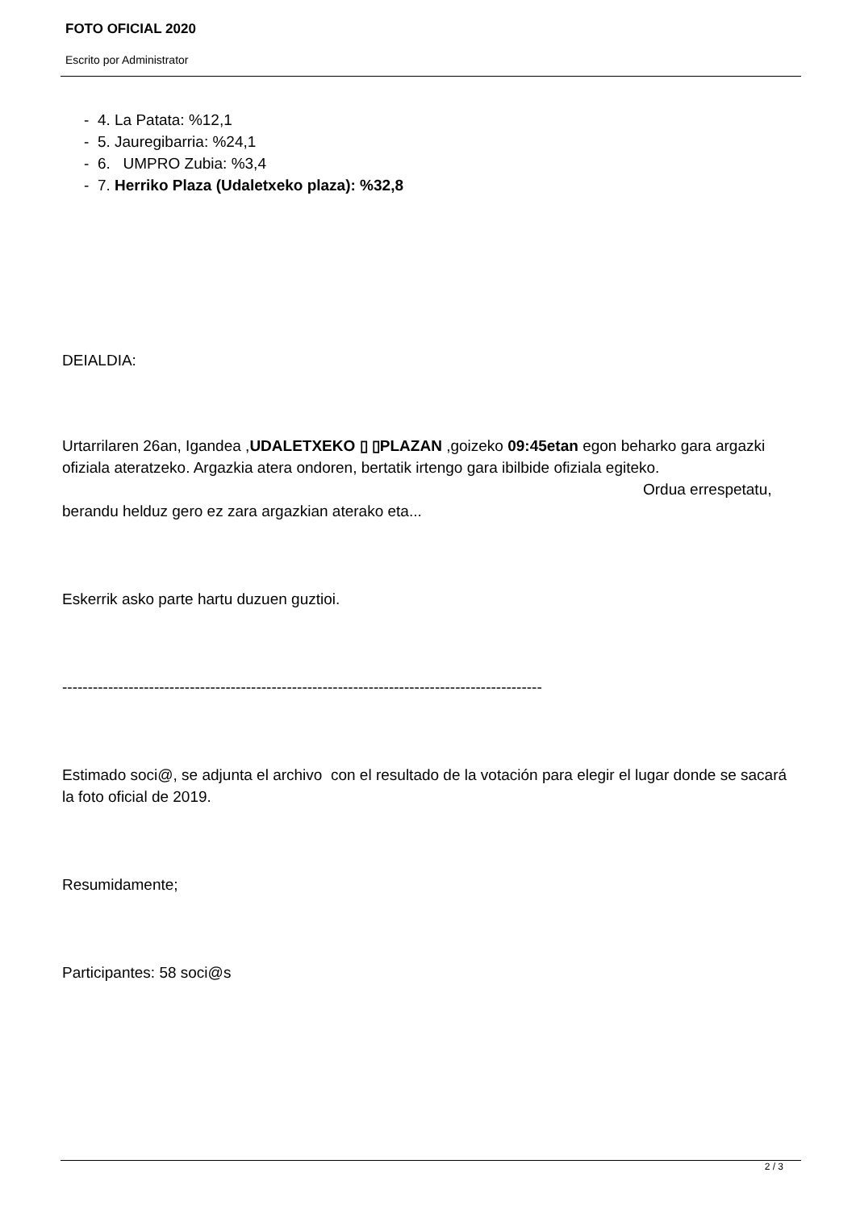FOTO OFICIAL 2020
Escrito por Administrator
- 4. La Patata: %12,1
- 5. Jauregibarria: %24,1
- 6. UMPRO Zubia: %3,4
- 7. Herriko Plaza (Udaletxeko plaza): %32,8
DEIALDIA:
Urtarrilaren 26an, Igandea ,UDALETXEKO ▯ ▯PLAZAN ,goizeko 09:45etan egon beharko gara argazki ofiziala ateratzeko. Argazkia atera ondoren, bertatik irtengo gara ibilbide ofiziala egiteko. Ordua errespetatu, berandu helduz gero ez zara argazkian aterako eta...
Eskerrik asko parte hartu duzuen guztioi.
----------------------------------------------------------------------------------------------
Estimado soci@, se adjunta el archivo con el resultado de la votación para elegir el lugar donde se sacará la foto oficial de 2019.
Resumidamente;
Participantes: 58 soci@s
2 / 3